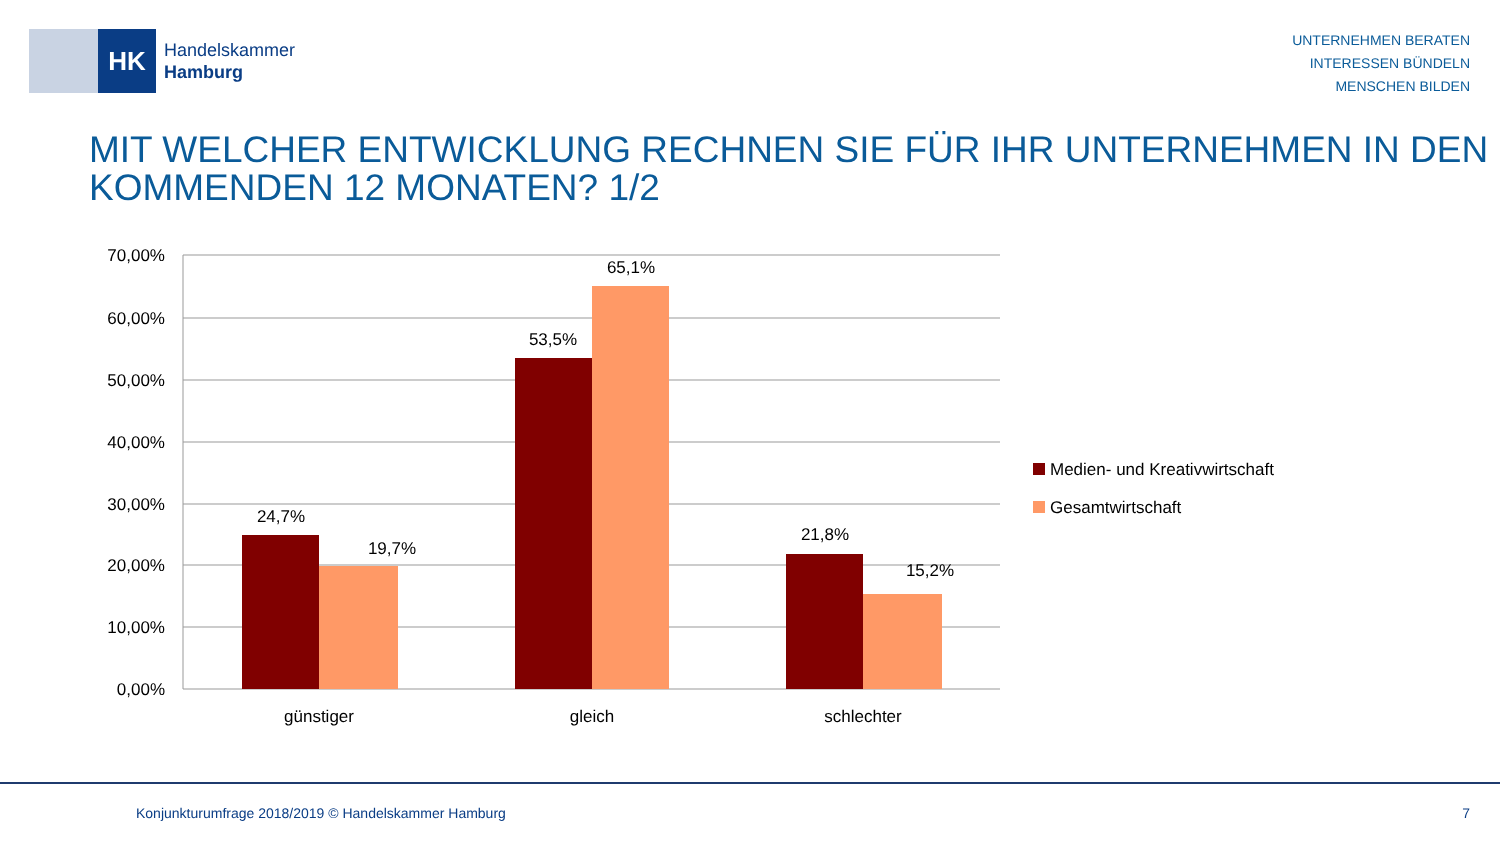HK
Handelskammer
Hamburg
UNTERNEHMEN BERATEN
INTERESSEN BÜNDELN
MENSCHEN BILDEN
MIT WELCHER ENTWICKLUNG RECHNEN SIE FÜR IHR UNTERNEHMEN IN DEN KOMMENDEN 12 MONATEN? 1/2
70,00%
60,00%
50,00%
40,00%
30,00%
20,00%
10,00%
0,00%
24,7%
19,7%
53,5%
65,1%
21,8%
15,2%
günstiger
gleich
schlechter
Medien- und Kreativwirtschaft
Gesamtwirtschaft
Konjunkturumfrage 2018/2019 © Handelskammer Hamburg 7